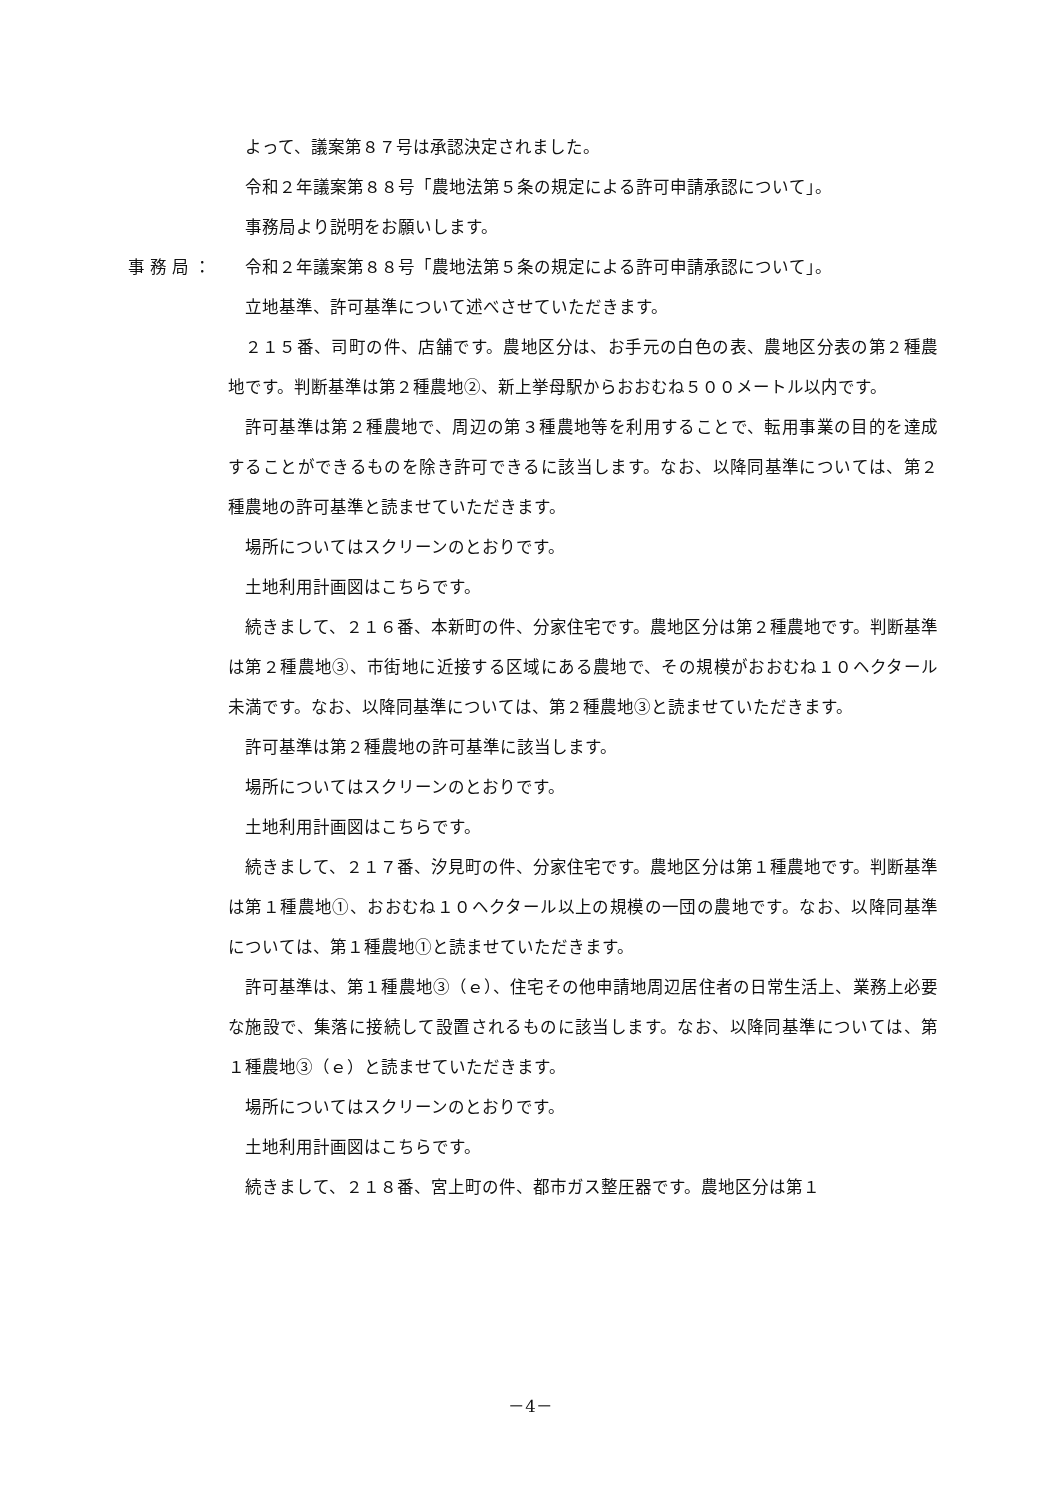よって、議案第８７号は承認決定されました。
令和２年議案第８８号「農地法第５条の規定による許可申請承認について」。
事務局より説明をお願いします。
事務局： 令和２年議案第８８号「農地法第５条の規定による許可申請承認について」。
立地基準、許可基準について述べさせていただきます。
２１５番、司町の件、店舗です。農地区分は、お手元の白色の表、農地区分表の第２種農地です。判断基準は第２種農地②、新上挙母駅からおおむね５００メートル以内です。
許可基準は第２種農地で、周辺の第３種農地等を利用することで、転用事業の目的を達成することができるものを除き許可できるに該当します。なお、以降同基準については、第２種農地の許可基準と読ませていただきます。
場所についてはスクリーンのとおりです。
土地利用計画図はこちらです。
続きまして、２１６番、本新町の件、分家住宅です。農地区分は第２種農地です。判断基準は第２種農地③、市街地に近接する区域にある農地で、その規模がおおむね１０ヘクタール未満です。なお、以降同基準については、第２種農地③と読ませていただきます。
許可基準は第２種農地の許可基準に該当します。
場所についてはスクリーンのとおりです。
土地利用計画図はこちらです。
続きまして、２１７番、汐見町の件、分家住宅です。農地区分は第１種農地です。判断基準は第１種農地①、おおむね１０ヘクタール以上の規模の一団の農地です。なお、以降同基準については、第１種農地①と読ませていただきます。
許可基準は、第１種農地③（ｅ）、住宅その他申請地周辺居住者の日常生活上、業務上必要な施設で、集落に接続して設置されるものに該当します。なお、以降同基準については、第１種農地③（ｅ）と読ませていただきます。
場所についてはスクリーンのとおりです。
土地利用計画図はこちらです。
続きまして、２１８番、宮上町の件、都市ガス整圧器です。農地区分は第１
－4－